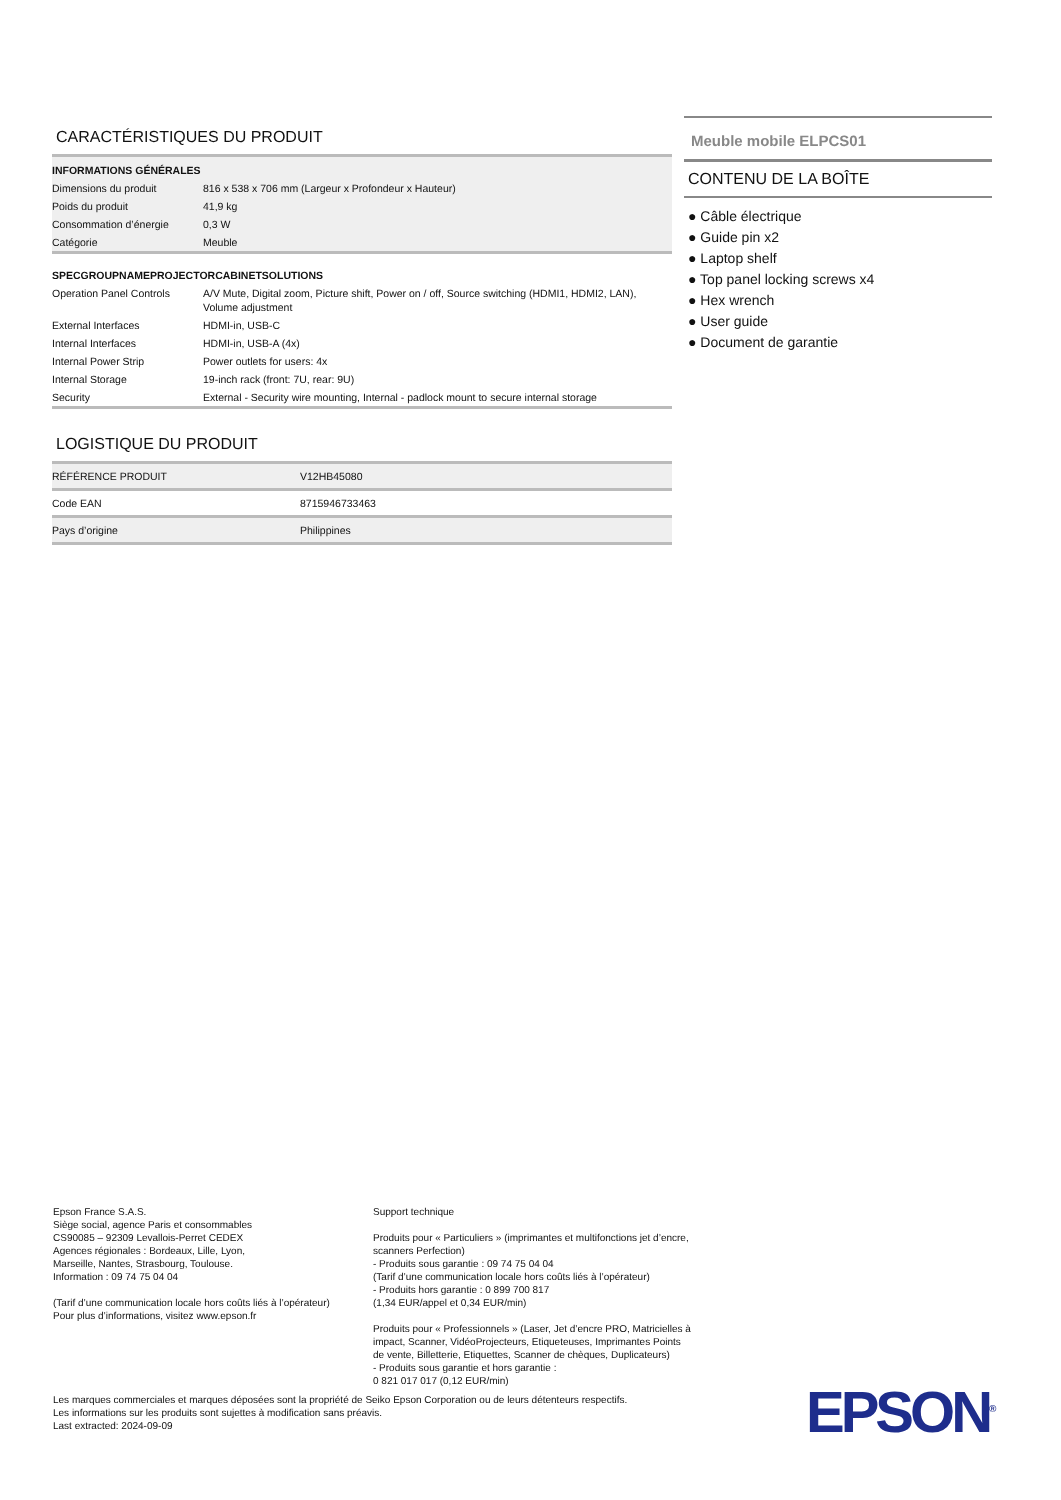CARACTÉRISTIQUES DU PRODUIT
| INFORMATIONS GÉNÉRALES | |
| Dimensions du produit | 816 x 538 x 706 mm (Largeur x Profondeur x Hauteur) |
| Poids du produit | 41,9 kg |
| Consommation d’énergie | 0,3 W |
| Catégorie | Meuble |
| SPECGROUPNAMEPROJECTORCABINETSOLUTIONS | |
| Operation Panel Controls | A/V Mute, Digital zoom, Picture shift, Power on / off, Source switching (HDMI1, HDMI2, LAN), Volume adjustment |
| External Interfaces | HDMI-in, USB-C |
| Internal Interfaces | HDMI-in, USB-A (4x) |
| Internal Power Strip | Power outlets for users: 4x |
| Internal Storage | 19-inch rack (front: 7U, rear: 9U) |
| Security | External - Security wire mounting, Internal - padlock mount to secure internal storage |
LOGISTIQUE DU PRODUIT
| RÉFÉRENCE PRODUIT | V12HB45080 |
| Code EAN | 8715946733463 |
| Pays d’origine | Philippines |
Meuble mobile ELPCS01
CONTENU DE LA BOÎTE
● Câble électrique
● Guide pin x2
● Laptop shelf
● Top panel locking screws x4
● Hex wrench
● User guide
● Document de garantie
Epson France S.A.S.
Siège social, agence Paris et consommables
CS90085 – 92309 Levallois-Perret CEDEX
Agences régionales : Bordeaux, Lille, Lyon,
Marseille, Nantes, Strasbourg, Toulouse.
Information : 09 74 75 04 04
(Tarif d’une communication locale hors coûts liés à l’opérateur)
Pour plus d’informations, visitez www.epson.fr
Support technique
Produits pour « Particuliers » (imprimantes et multifonctions jet d’encre, scanners Perfection)
- Produits sous garantie : 09 74 75 04 04
(Tarif d’une communication locale hors coûts liés à l’opérateur)
- Produits hors garantie : 0 899 700 817
(1,34 EUR/appel et 0,34 EUR/min)
Produits pour « Professionnels » (Laser, Jet d’encre PRO, Matricielles à impact, Scanner, VidéoProjecteurs, Etiqueteuses, Imprimantes Points de vente, Billetterie, Etiquettes, Scanner de chèques, Duplicateurs)
- Produits sous garantie et hors garantie :
0 821 017 017 (0,12 EUR/min)
Les marques commerciales et marques déposées sont la propriété de Seiko Epson Corporation ou de leurs détenteurs respectifs.
Les informations sur les produits sont sujettes à modification sans préavis.
Last extracted: 2024-09-09
EPSON<sup>®</sup>